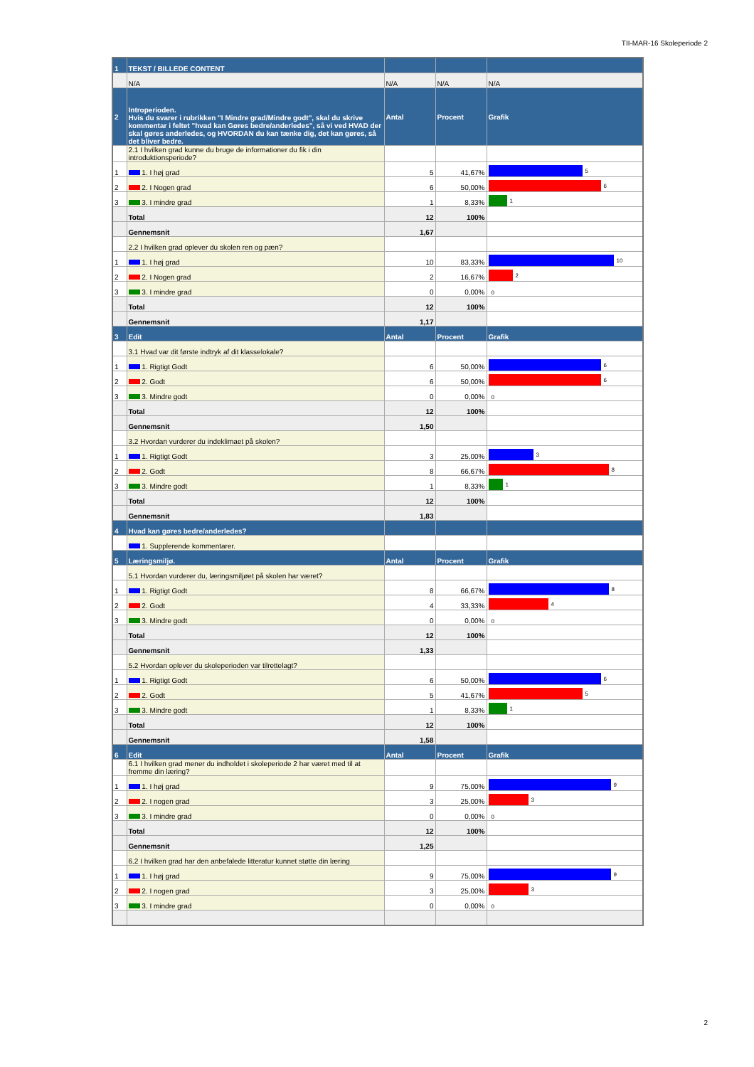TII-MAR-16 Skoleperiode 2
| 1 | TEKST / BILLEDE CONTENT | | | |
| | N/A | N/A | N/A | N/A |
| 2 | Introperioden. Hvis du svarer i rubrikken "I Mindre grad/Mindre godt", skal du skrive kommentar i feltet "hvad kan Gøres bedre/anderledes", så vi ved HVAD der skal gøres anderledes, og HVORDAN du kan tænke dig, det kan gøres, så det bliver bedre. | Antal | Procent | Grafik |
| | 2.1 I hvilken grad kunne du bruge de informationer du fik i din introduktionsperiode? | | | |
| 1 | 1. I høj grad | 5 | 41,67% | 5 |
| 2 | 2. I Nogen grad | 6 | 50,00% | 6 |
| 3 | 3. I mindre grad | 1 | 8,33% | 1 |
| | Total | 12 | 100% | |
| | Gennemsnit | 1,67 | | |
| | 2.2 I hvilken grad oplever du skolen ren og pæn? | | | |
| 1 | 1. I høj grad | 10 | 83,33% | 10 |
| 2 | 2. I Nogen grad | 2 | 16,67% | 2 |
| 3 | 3. I mindre grad | 0 | 0,00% | 0 |
| | Total | 12 | 100% | |
| | Gennemsnit | 1,17 | | |
| 3 | Edit | Antal | Procent | Grafik |
| | 3.1 Hvad var dit første indtryk af dit klasselokale? | | | |
| 1 | 1. Rigtigt Godt | 6 | 50,00% | 6 |
| 2 | 2. Godt | 6 | 50,00% | 6 |
| 3 | 3. Mindre godt | 0 | 0,00% | 0 |
| | Total | 12 | 100% | |
| | Gennemsnit | 1,50 | | |
| | 3.2 Hvordan vurderer du indeklimaet på skolen? | | | |
| 1 | 1. Rigtigt Godt | 3 | 25,00% | 3 |
| 2 | 2. Godt | 8 | 66,67% | 8 |
| 3 | 3. Mindre godt | 1 | 8,33% | 1 |
| | Total | 12 | 100% | |
| | Gennemsnit | 1,83 | | |
| 4 | Hvad kan gøres bedre/anderledes? | | | |
| | 1. Supplerende kommentarer. | | | |
| 5 | Læringsmiljø. | Antal | Procent | Grafik |
| | 5.1 Hvordan vurderer du, læringsmiljøet på skolen har været? | | | |
| 1 | 1. Rigtigt Godt | 8 | 66,67% | 8 |
| 2 | 2. Godt | 4 | 33,33% | 4 |
| 3 | 3. Mindre godt | 0 | 0,00% | 0 |
| | Total | 12 | 100% | |
| | Gennemsnit | 1,33 | | |
| | 5.2 Hvordan oplever du skoleperioden var tilrettelagt? | | | |
| 1 | 1. Rigtigt Godt | 6 | 50,00% | 6 |
| 2 | 2. Godt | 5 | 41,67% | 5 |
| 3 | 3. Mindre godt | 1 | 8,33% | 1 |
| | Total | 12 | 100% | |
| | Gennemsnit | 1,58 | | |
| 6 | Edit | Antal | Procent | Grafik |
| | 6.1 I hvilken grad mener du indholdet i skoleperiode 2 har været med til at fremme din læring? | | | |
| 1 | 1. I høj grad | 9 | 75,00% | 9 |
| 2 | 2. I nogen grad | 3 | 25,00% | 3 |
| 3 | 3. I mindre grad | 0 | 0,00% | 0 |
| | Total | 12 | 100% | |
| | Gennemsnit | 1,25 | | |
| | 6.2 I hvilken grad har den anbefalede litteratur kunnet støtte din læring | | | |
| 1 | 1. I høj grad | 9 | 75,00% | 9 |
| 2 | 2. I nogen grad | 3 | 25,00% | 3 |
| 3 | 3. I mindre grad | 0 | 0,00% | 0 |
2